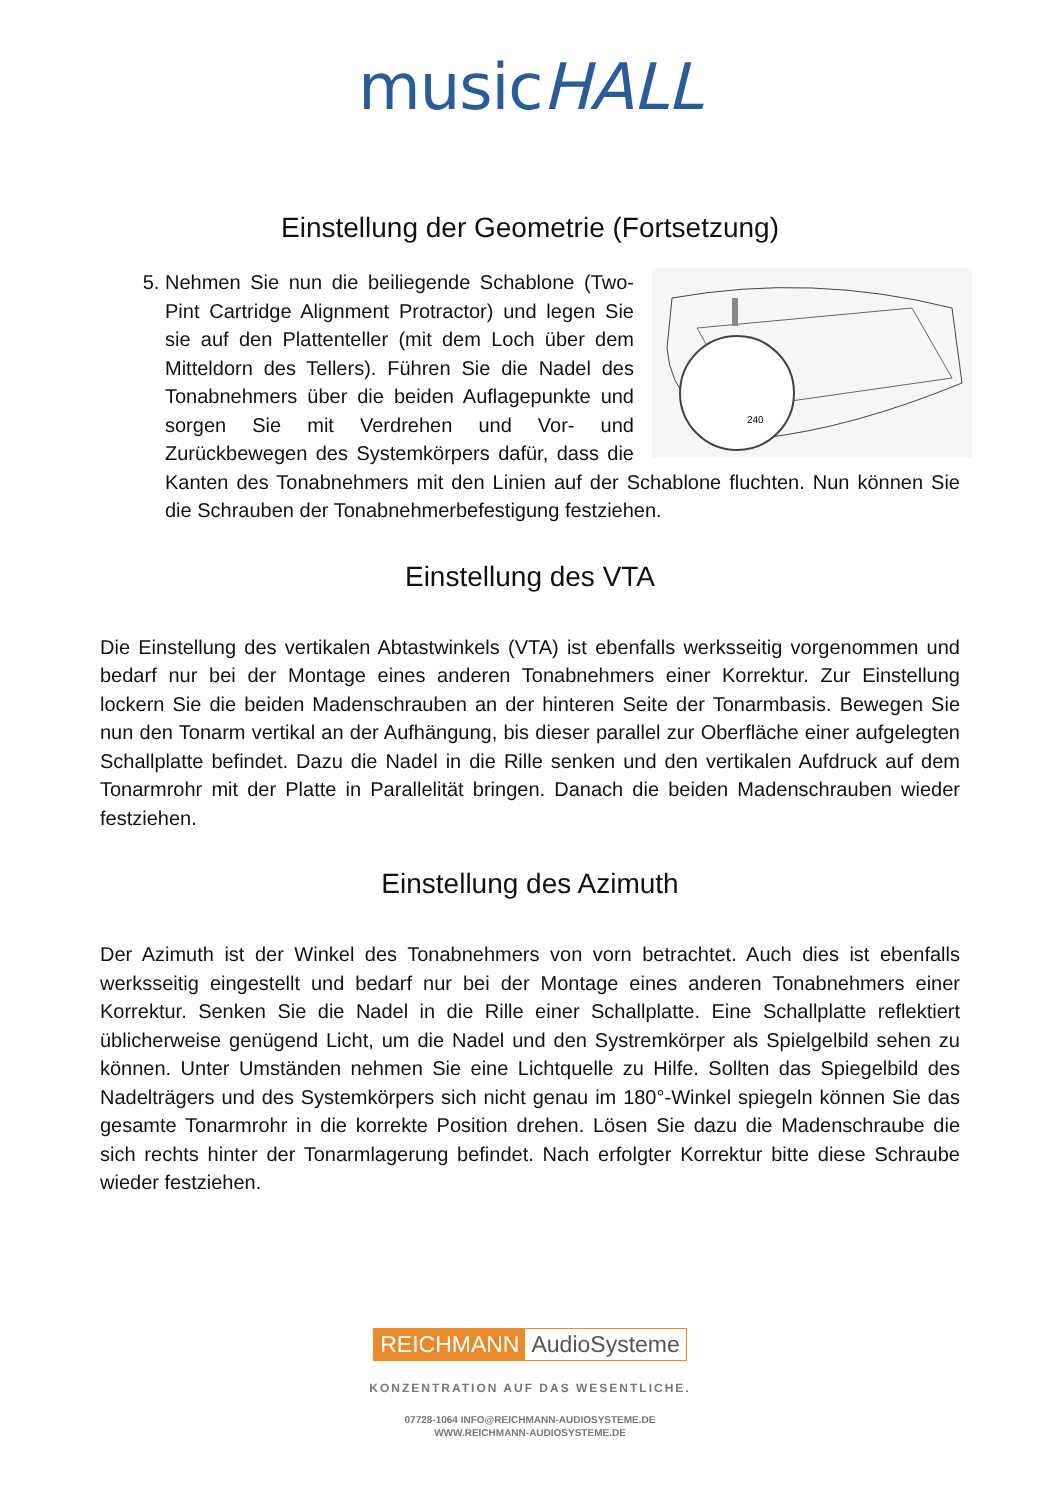musicHALL
Einstellung der Geometrie (Fortsetzung)
5.
240
Nehmen Sie nun die beiliegende Schablone (Two-Pint Cartridge Alignment Protractor) und legen Sie sie auf den Plattenteller (mit dem Loch über dem Mitteldorn des Tellers). Führen Sie die Nadel des Tonabnehmers über die beiden Auflagepunkte und sorgen Sie mit Verdrehen und Vor- und Zurückbewegen des Systemkörpers dafür, dass die Kanten des Tonabnehmers mit den Linien auf der Schablone fluchten. Nun können Sie die Schrauben der Tonabnehmerbefestigung festziehen.
Einstellung des VTA
Die Einstellung des vertikalen Abtastwinkels (VTA) ist ebenfalls werksseitig vorgenommen und bedarf nur bei der Montage eines anderen Tonabnehmers einer Korrektur. Zur Einstellung lockern Sie die beiden Madenschrauben an der hinteren Seite der Tonarmbasis. Bewegen Sie nun den Tonarm vertikal an der Aufhängung, bis dieser parallel zur Oberfläche einer aufgelegten Schallplatte befindet. Dazu die Nadel in die Rille senken und den vertikalen Aufdruck auf dem Tonarmrohr mit der Platte in Parallelität bringen. Danach die beiden Madenschrauben wieder festziehen.
Einstellung des Azimuth
Der Azimuth ist der Winkel des Tonabnehmers von vorn betrachtet. Auch dies ist ebenfalls werksseitig eingestellt und bedarf nur bei der Montage eines anderen Tonabnehmers einer Korrektur. Senken Sie die Nadel in die Rille einer Schallplatte. Eine Schallplatte reflektiert üblicherweise genügend Licht, um die Nadel und den Systremkörper als Spielgelbild sehen zu können. Unter Umständen nehmen Sie eine Lichtquelle zu Hilfe. Sollten das Spiegelbild des Nadelträgers und des Systemkörpers sich nicht genau im 180°-Winkel spiegeln können Sie das gesamte Tonarmrohr in die korrekte Position drehen. Lösen Sie dazu die Madenschraube die sich rechts hinter der Tonarmlagerung befindet. Nach erfolgter Korrektur bitte diese Schraube wieder festziehen.
REICHMANN AudioSysteme
KONZENTRATION AUF DAS WESENTLICHE.
07728-1064 INFO@REICHMANN-AUDIOSYSTEME.DE
WWW.REICHMANN-AUDIOSYSTEME.DE